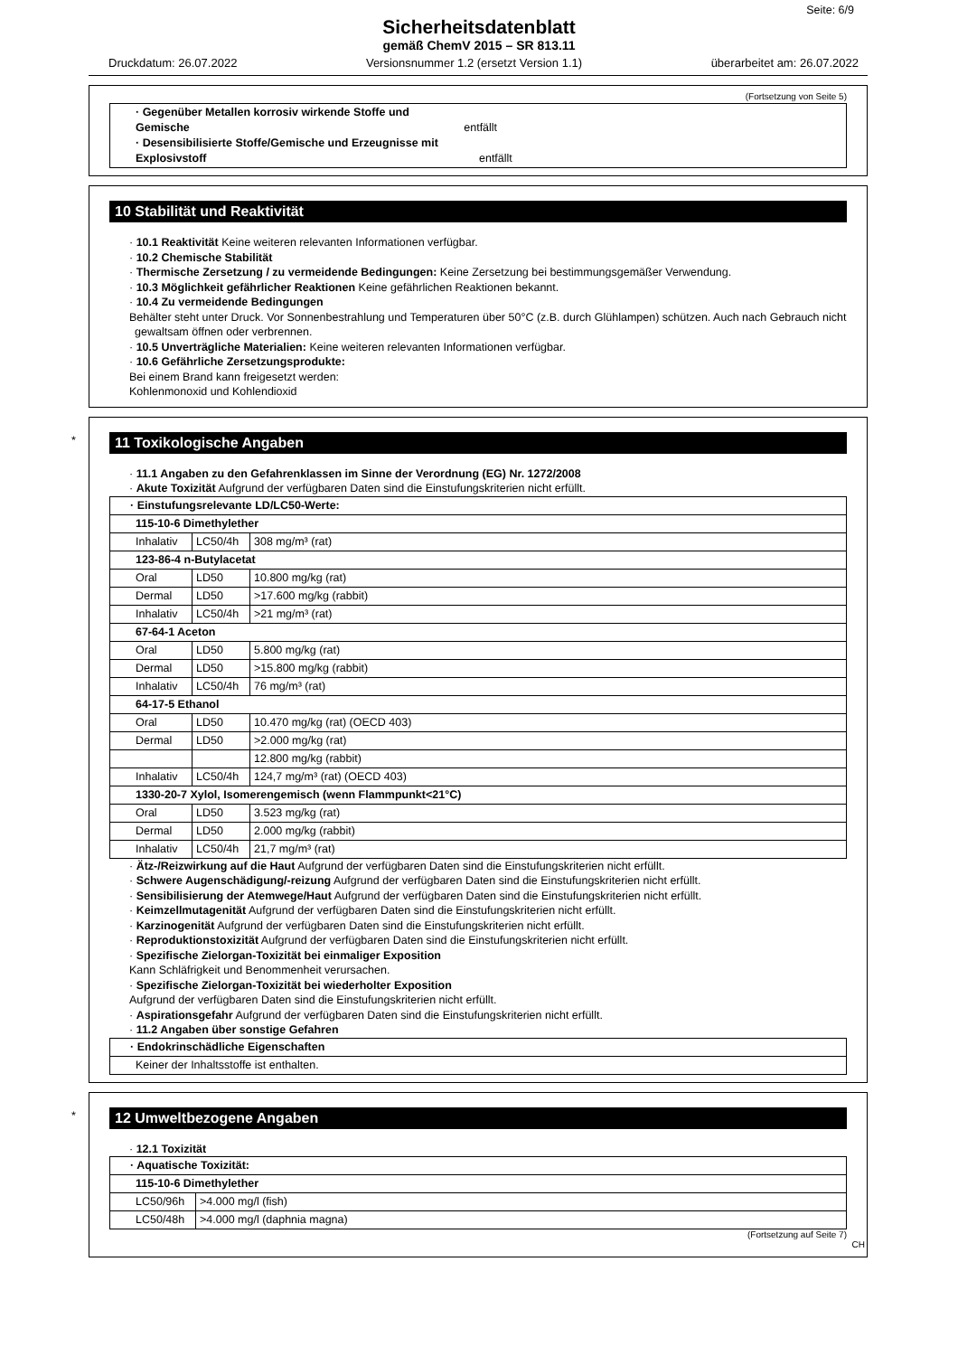Seite: 6/9
Sicherheitsdatenblatt
gemäß ChemV 2015 – SR 813.11
Druckdatum: 26.07.2022 Versionsnummer 1.2 (ersetzt Version 1.1) überarbeitet am: 26.07.2022
(Fortsetzung von Seite 5)
| · Gegenüber Metallen korrosiv wirkende Stoffe und Gemische entfällt · Desensibilisierte Stoffe/Gemische und Erzeugnisse mit Explosivstoff entfällt |
10 Stabilität und Reaktivität
· 10.1 Reaktivität Keine weiteren relevanten Informationen verfügbar.
· 10.2 Chemische Stabilität
· Thermische Zersetzung / zu vermeidende Bedingungen: Keine Zersetzung bei bestimmungsgemäßer Verwendung.
· 10.3 Möglichkeit gefährlicher Reaktionen Keine gefährlichen Reaktionen bekannt.
· 10.4 Zu vermeidende Bedingungen
Behälter steht unter Druck. Vor Sonnenbestrahlung und Temperaturen über 50°C (z.B. durch Glühlampen) schützen. Auch nach Gebrauch nicht gewaltsam öffnen oder verbrennen.
· 10.5 Unverträgliche Materialien: Keine weiteren relevanten Informationen verfügbar.
· 10.6 Gefährliche Zersetzungsprodukte:
Bei einem Brand kann freigesetzt werden:
Kohlenmonoxid und Kohlendioxid
*
11 Toxikologische Angaben
· 11.1 Angaben zu den Gefahrenklassen im Sinne der Verordnung (EG) Nr. 1272/2008
· Akute Toxizität Aufgrund der verfügbaren Daten sind die Einstufungskriterien nicht erfüllt.
| · Einstufungsrelevante LD/LC50-Werte: | | |
| 115-10-6 Dimethylether | | |
| Inhalativ | LC50/4h | 308 mg/m³ (rat) |
| 123-86-4 n-Butylacetat | | |
| Oral | LD50 | 10.800 mg/kg (rat) |
| Dermal | LD50 | >17.600 mg/kg (rabbit) |
| Inhalativ | LC50/4h | >21 mg/m³ (rat) |
| 67-64-1 Aceton | | |
| Oral | LD50 | 5.800 mg/kg (rat) |
| Dermal | LD50 | >15.800 mg/kg (rabbit) |
| Inhalativ | LC50/4h | 76 mg/m³ (rat) |
| 64-17-5 Ethanol | | |
| Oral | LD50 | 10.470 mg/kg (rat) (OECD 403) |
| Dermal | LD50 | >2.000 mg/kg (rat) |
| | | 12.800 mg/kg (rabbit) |
| Inhalativ | LC50/4h | 124,7 mg/m³ (rat) (OECD 403) |
| 1330-20-7 Xylol, Isomerengemisch (wenn Flammpunkt<21°C) | | |
| Oral | LD50 | 3.523 mg/kg (rat) |
| Dermal | LD50 | 2.000 mg/kg (rabbit) |
| Inhalativ | LC50/4h | 21,7 mg/m³ (rat) |
· Ätz-/Reizwirkung auf die Haut Aufgrund der verfügbaren Daten sind die Einstufungskriterien nicht erfüllt.
· Schwere Augenschädigung/-reizung Aufgrund der verfügbaren Daten sind die Einstufungskriterien nicht erfüllt.
· Sensibilisierung der Atemwege/Haut Aufgrund der verfügbaren Daten sind die Einstufungskriterien nicht erfüllt.
· Keimzellmutagenität Aufgrund der verfügbaren Daten sind die Einstufungskriterien nicht erfüllt.
· Karzinogenität Aufgrund der verfügbaren Daten sind die Einstufungskriterien nicht erfüllt.
· Reproduktionstoxizität Aufgrund der verfügbaren Daten sind die Einstufungskriterien nicht erfüllt.
· Spezifische Zielorgan-Toxizität bei einmaliger Exposition
Kann Schläfrigkeit und Benommenheit verursachen.
· Spezifische Zielorgan-Toxizität bei wiederholter Exposition
Aufgrund der verfügbaren Daten sind die Einstufungskriterien nicht erfüllt.
· Aspirationsgefahr Aufgrund der verfügbaren Daten sind die Einstufungskriterien nicht erfüllt.
· 11.2 Angaben über sonstige Gefahren
| · Endokrinschädliche Eigenschaften |
| Keiner der Inhaltsstoffe ist enthalten. |
*
12 Umweltbezogene Angaben
· 12.1 Toxizität
| · Aquatische Toxizität: | |
| 115-10-6 Dimethylether | |
| LC50/96h | >4.000 mg/l (fish) |
| LC50/48h | >4.000 mg/l (daphnia magna) |
(Fortsetzung auf Seite 7)
CH